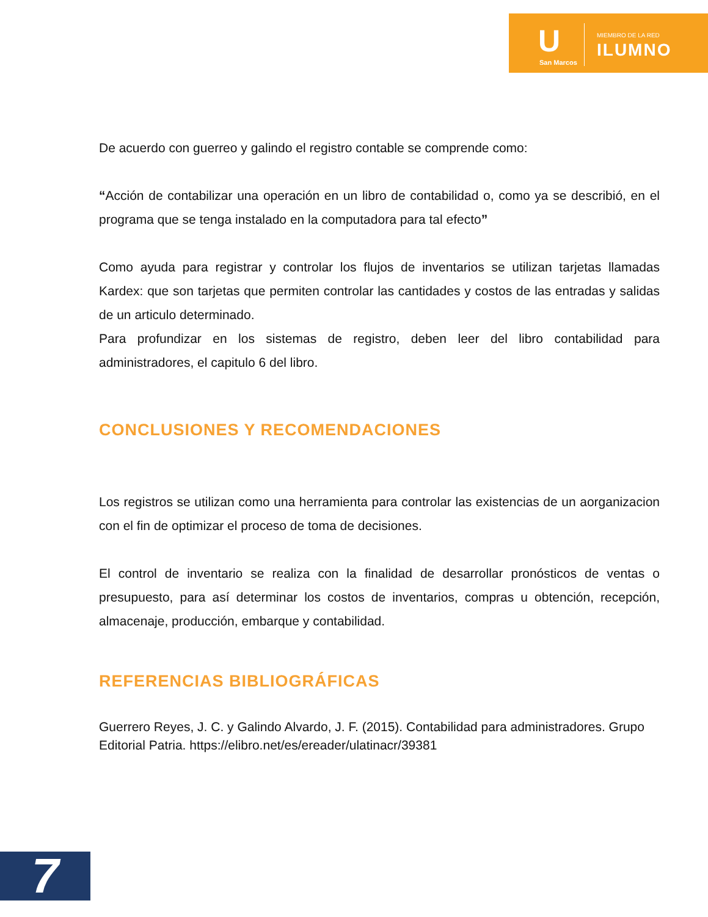U
San Marcos
MIEMBRO DE LA RED
ILUMNO
De acuerdo con guerreo y galindo el registro contable se comprende como:
“Acción de contabilizar una operación en un libro de contabilidad o, como ya se describió, en el programa que se tenga instalado en la computadora para tal efecto”
Como ayuda para registrar y controlar los flujos de inventarios se utilizan tarjetas llamadas Kardex: que son tarjetas que permiten controlar las cantidades y costos de las entradas y salidas de un articulo determinado.
Para profundizar en los sistemas de registro, deben leer del libro contabilidad para administradores, el capitulo 6 del libro.
CONCLUSIONES Y RECOMENDACIONES
Los registros se utilizan como una herramienta para controlar las existencias de un aorganizacion con el fin de optimizar el proceso de toma de decisiones.
El control de inventario se realiza con la finalidad de desarrollar pronósticos de ventas o presupuesto, para así determinar los costos de inventarios, compras u obtención, recepción, almacenaje, producción, embarque y contabilidad.
REFERENCIAS BIBLIOGRÁFICAS
Guerrero Reyes, J. C. y Galindo Alvardo, J. F. (2015). Contabilidad para administradores. Grupo Editorial Patria. https://elibro.net/es/ereader/ulatinacr/39381
7